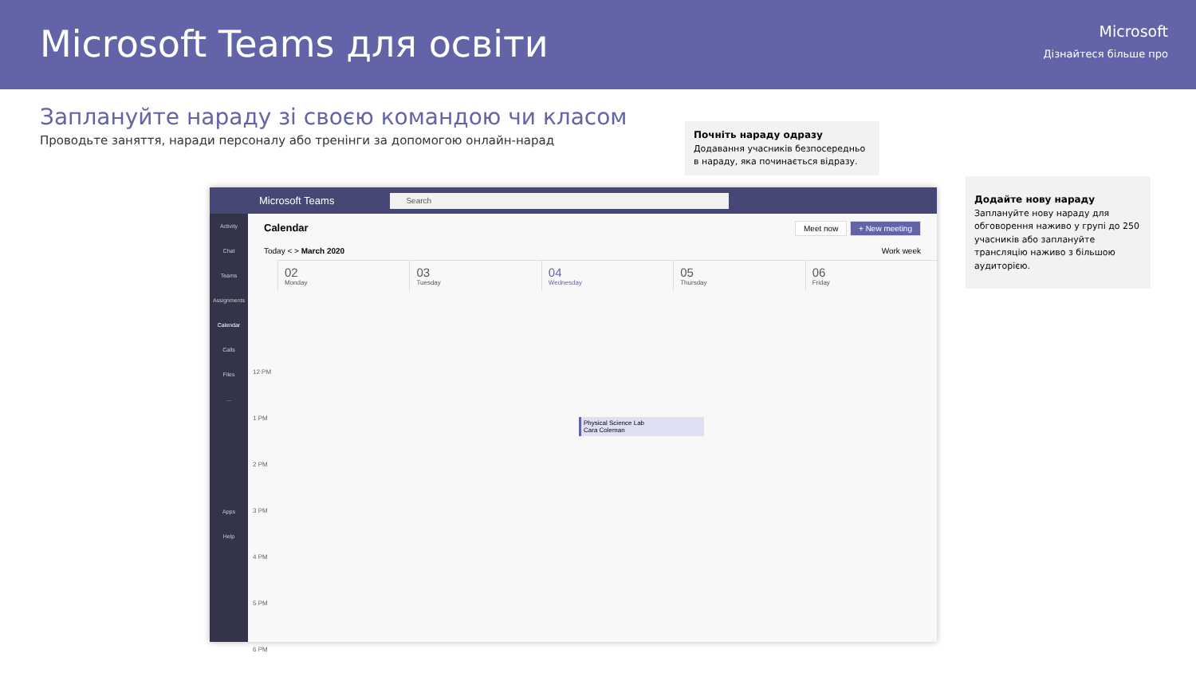Microsoft Teams для освіти
Microsoft
Дізнайтеся більше про
Заплануйте нараду зі своєю командою чи класом
Проводьте заняття, наради персоналу або тренінги за допомогою онлайн-нарад
Почніть нараду одразу
Додавання учасників безпосередньо в нараду, яка починається відразу.
Додайте нову нараду
Заплануйте нову нараду для обговорення наживо у групі до 250 учасників або заплануйте трансляцію наживо з більшою аудиторією.
Microsoft Teams Search
Activity
Chat
Teams
Assignments
Calendar
Calls
Files
...
Apps
Help
Calendar Meet now + New meeting
Today < > March 2020 Work week
02
Monday
03
Tuesday
04
Wednesday
05
Thursday
06
Friday
12 PM
1 PM
2 PM
3 PM
4 PM
5 PM
6 PM
Physical Science Lab
Cara Coleman